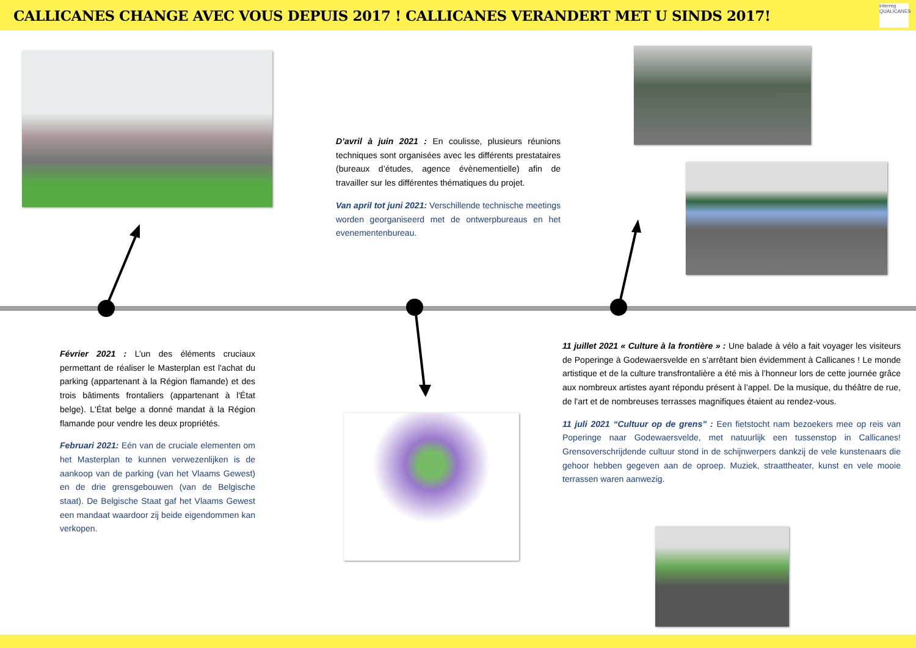CALLICANES CHANGE AVEC VOUS DEPUIS 2017 ! CALLICANES VERANDERT MET U SINDS 2017!
interreg
QUALICANES
D’avril à juin 2021 : En coulisse, plusieurs réunions techniques sont organisées avec les différents prestataires (bureaux d’études, agence évènementielle) afin de travailler sur les différentes thématiques du projet.
Van april tot juni 2021: Verschillende technische meetings worden georganiseerd met de ontwerpbureaus en het evenementenbureau.
Février 2021 : L’un des éléments cruciaux permettant de réaliser le Masterplan est l'achat du parking (appartenant à la Région flamande) et des trois bâtiments frontaliers (appartenant à l'État belge). L'État belge a donné mandat à la Région flamande pour vendre les deux propriétés.
Februari 2021: Eén van de cruciale elementen om het Masterplan te kunnen verwezenlijken is de aankoop van de parking (van het Vlaams Gewest) en de drie grensgebouwen (van de Belgische staat). De Belgische Staat gaf het Vlaams Gewest een mandaat waardoor zij beide eigendommen kan verkopen.
11 juillet 2021 « Culture à la frontière » : Une balade à vélo a fait voyager les visiteurs de Poperinge à Godewaersvelde en s’arrêtant bien évidemment à Callicanes ! Le monde artistique et de la culture transfrontalière a été mis à l’honneur lors de cette journée grâce aux nombreux artistes ayant répondu présent à l’appel. De la musique, du théâtre de rue, de l'art et de nombreuses terrasses magnifiques étaient au rendez-vous.
11 juli 2021 “Cultuur op de grens” : Een fietstocht nam bezoekers mee op reis van Poperinge naar Godewaersvelde, met natuurlijk een tussenstop in Callicanes! Grensoverschrijdende cultuur stond in de schijnwerpers dankzij de vele kunstenaars die gehoor hebben gegeven aan de oproep. Muziek, straattheater, kunst en vele mooie terrassen waren aanwezig.